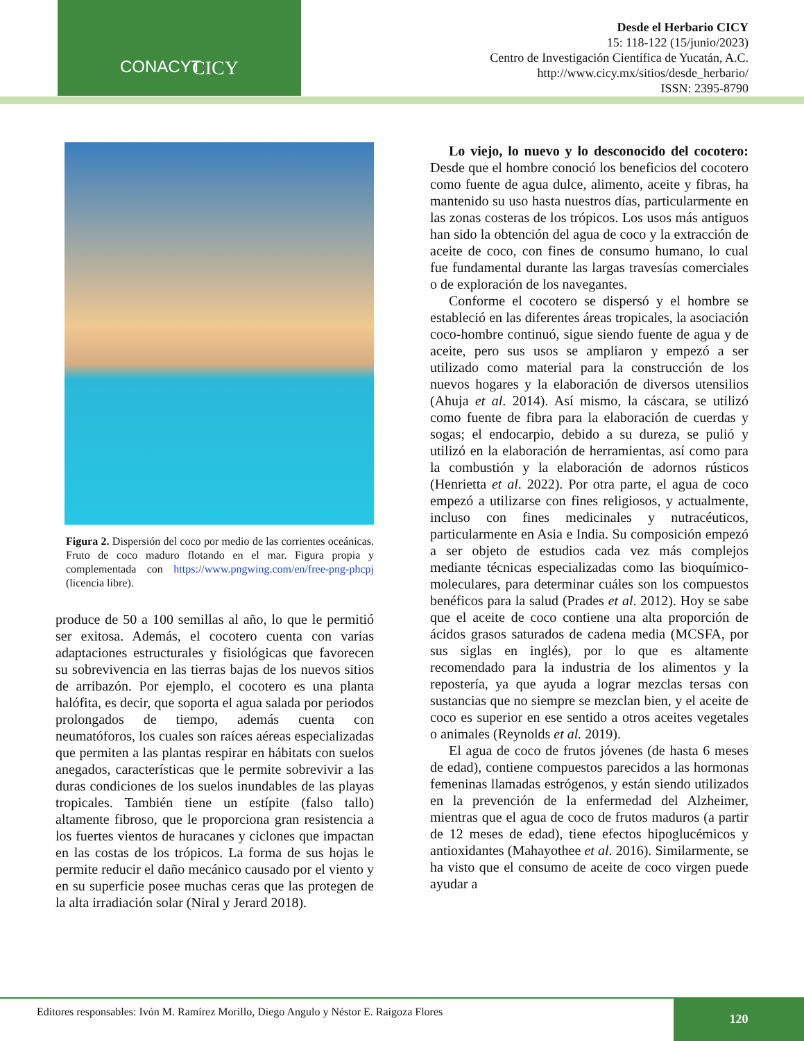CONACYT CICY
Desde el Herbario CICY
15: 118-122 (15/junio/2023)
Centro de Investigación Científica de Yucatán, A.C.
http://www.cicy.mx/sitios/desde_herbario/
ISSN: 2395-8790
Figura 2. Dispersión del coco por medio de las corrientes oceánicas. Fruto de coco maduro flotando en el mar. Figura propia y complementada con https://www.pngwing.com/en/free-png-phcpj (licencia libre).
produce de 50 a 100 semillas al año, lo que le permitió ser exitosa. Además, el cocotero cuenta con varias adaptaciones estructurales y fisiológicas que favorecen su sobrevivencia en las tierras bajas de los nuevos sitios de arribazón. Por ejemplo, el cocotero es una planta halófita, es decir, que soporta el agua salada por periodos prolongados de tiempo, además cuenta con neumatóforos, los cuales son raíces aéreas especializadas que permiten a las plantas respirar en hábitats con suelos anegados, características que le permite sobrevivir a las duras condiciones de los suelos inundables de las playas tropicales. También tiene un estípite (falso tallo) altamente fibroso, que le proporciona gran resistencia a los fuertes vientos de huracanes y ciclones que impactan en las costas de los trópicos. La forma de sus hojas le permite reducir el daño mecánico causado por el viento y en su superficie posee muchas ceras que las protegen de la alta irradiación solar (Niral y Jerard 2018).
Lo viejo, lo nuevo y lo desconocido del cocotero: Desde que el hombre conoció los beneficios del cocotero como fuente de agua dulce, alimento, aceite y fibras, ha mantenido su uso hasta nuestros días, particularmente en las zonas costeras de los trópicos. Los usos más antiguos han sido la obtención del agua de coco y la extracción de aceite de coco, con fines de consumo humano, lo cual fue fundamental durante las largas travesías comerciales o de exploración de los navegantes.
Conforme el cocotero se dispersó y el hombre se estableció en las diferentes áreas tropicales, la asociación coco-hombre continuó, sigue siendo fuente de agua y de aceite, pero sus usos se ampliaron y empezó a ser utilizado como material para la construcción de los nuevos hogares y la elaboración de diversos utensilios (Ahuja et al. 2014). Así mismo, la cáscara, se utilizó como fuente de fibra para la elaboración de cuerdas y sogas; el endocarpio, debido a su dureza, se pulió y utilizó en la elaboración de herramientas, así como para la combustión y la elaboración de adornos rústicos (Henrietta et al. 2022). Por otra parte, el agua de coco empezó a utilizarse con fines religiosos, y actualmente, incluso con fines medicinales y nutracéuticos, particularmente en Asia e India. Su composición empezó a ser objeto de estudios cada vez más complejos mediante técnicas especializadas como las bioquímico-moleculares, para determinar cuáles son los compuestos benéficos para la salud (Prades et al. 2012). Hoy se sabe que el aceite de coco contiene una alta proporción de ácidos grasos saturados de cadena media (MCSFA, por sus siglas en inglés), por lo que es altamente recomendado para la industria de los alimentos y la repostería, ya que ayuda a lograr mezclas tersas con sustancias que no siempre se mezclan bien, y el aceite de coco es superior en ese sentido a otros aceites vegetales o animales (Reynolds et al. 2019).
El agua de coco de frutos jóvenes (de hasta 6 meses de edad), contiene compuestos parecidos a las hormonas femeninas llamadas estrógenos, y están siendo utilizados en la prevención de la enfermedad del Alzheimer, mientras que el agua de coco de frutos maduros (a partir de 12 meses de edad), tiene efectos hipoglucémicos y antioxidantes (Mahayothee et al. 2016). Similarmente, se ha visto que el consumo de aceite de coco virgen puede ayudar a
Editores responsables: Ivón M. Ramírez Morillo, Diego Angulo y Néstor E. Raigoza Flores
120